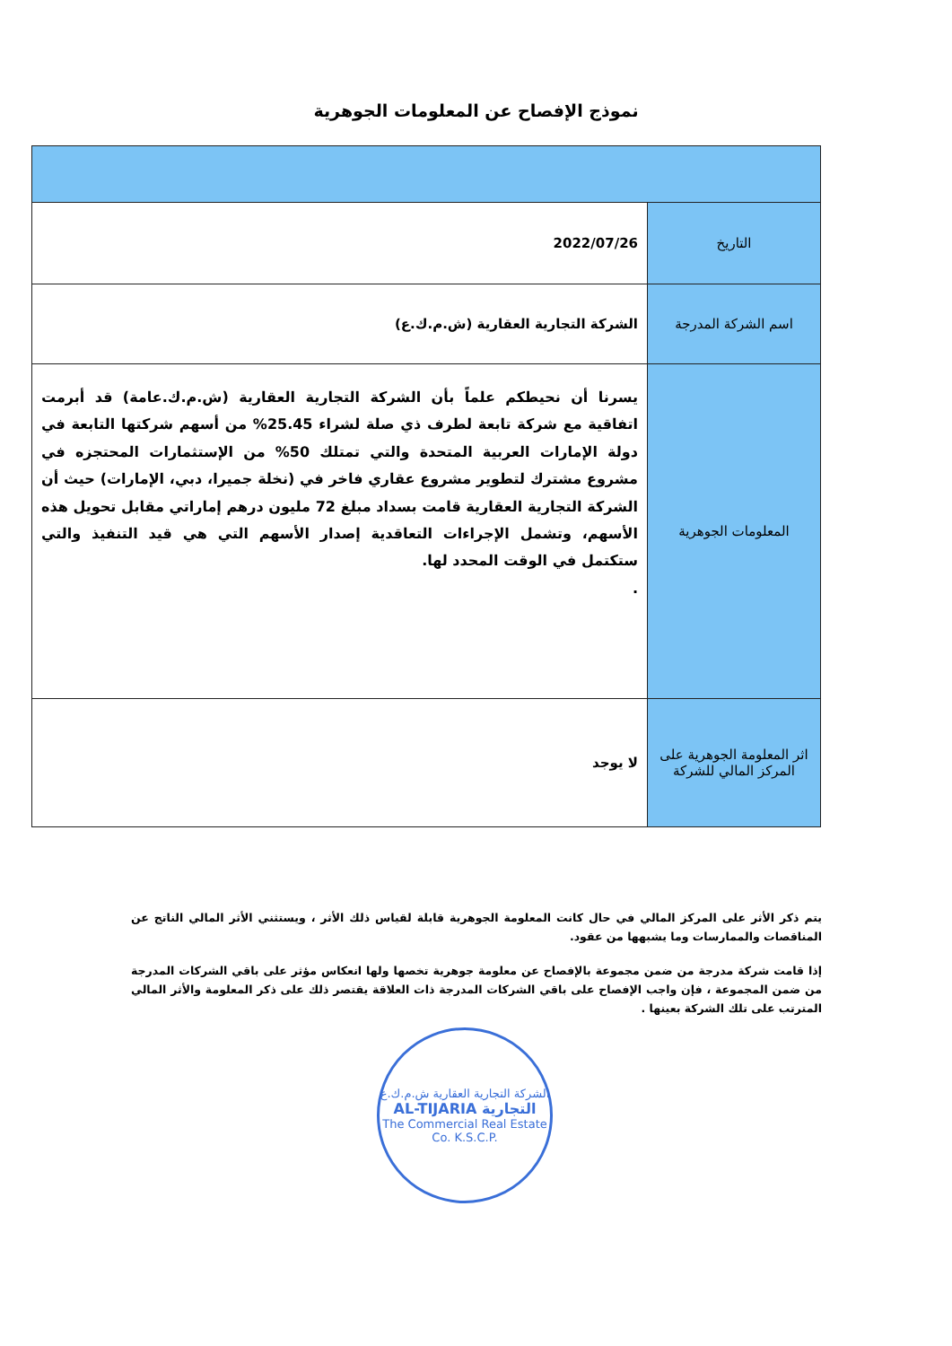نموذج الإفصاح عن المعلومات الجوهرية
| التاريخ | 2022/07/26 |
| اسم الشركة المدرجة | الشركة التجارية العقارية (ش.م.ك.ع) |
| المعلومات الجوهرية | يسرنا أن نحيطكم علماً بأن الشركة التجارية العقارية (ش.م.ك.عامة) قد أبرمت اتفاقية مع شركة تابعة لطرف ذي صلة لشراء 25.45% من أسهم شركتها التابعة في دولة الإمارات العربية المتحدة والتي تمتلك 50% من الإستثمارات المحتجزه في مشروع مشترك لتطوير مشروع عقاري فاخر في (نخلة جميرا، دبي، الإمارات) حيث أن الشركة التجارية العقارية قامت بسداد مبلغ 72 مليون درهم إماراتي مقابل تحويل هذه الأسهم، وتشمل الإجراءات التعاقدية إصدار الأسهم التي هي قيد التنفيذ والتي ستكتمل في الوقت المحدد لها. . |
| اثر المعلومة الجوهرية على المركز المالي للشركة | لا يوجد |
يتم ذكر الأثر على المركز المالي في حال كانت المعلومة الجوهرية قابلة لقياس ذلك الأثر ، ويستثني الأثر المالي الناتج عن المناقصات والممارسات وما يشبهها من عقود.
إذا قامت شركة مدرجة من ضمن مجموعة بالإفصاح عن معلومة جوهرية تخصها ولها انعكاس مؤثر على باقي الشركات المدرجة من ضمن المجموعة ، فإن واجب الإفصاح على باقي الشركات المدرجة ذات العلاقة يقتصر ذلك على ذكر المعلومة والأثر المالي المترتب على تلك الشركة بعينها .
الشركة التجارية العقارية ش.م.ك.ع
AL-TIJARIA التجارية
The Commercial Real Estate Co. K.S.C.P.